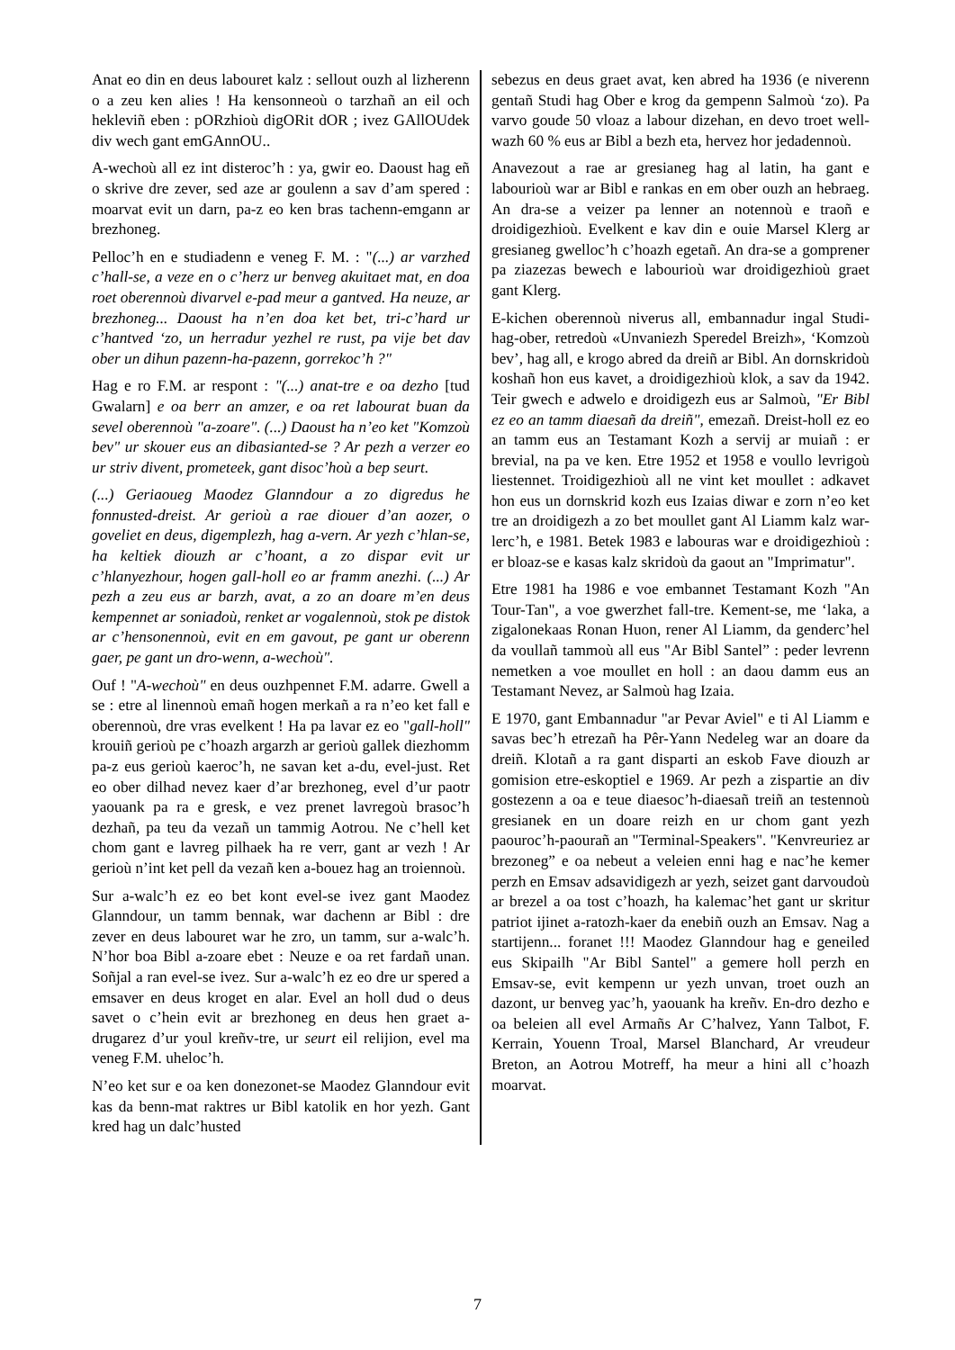Anat eo din en deus labouret kalz : sellout ouzh al lizherenn o a zeu ken alies ! Ha kensonneoù o tarzhañ an eil och hekleviñ eben : pORzhioù digORit dOR ; ivez GAllOUdek div wech gant emGAnnOU..
A-wechoù all ez int disteroc’h : ya, gwir eo. Daoust hag eñ o skrive dre zever, sed aze ar goulenn a sav d’am spered : moarvat evit un darn, pa-z eo ken bras tachenn-emgann ar brezhoneg.
Pelloc’h en e studiadenn e veneg F. M. : "(...) ar varzhed c’hall-se, a veze en o c’herz ur benveg akuitaet mat, en doa roet oberennoù divarvel e-pad meur a gantved. Ha neuze, ar brezhoneg... Daoust ha n’en doa ket bet, tri-c’hard ur c’hantved ‘zo, un herradur yezhel re rust, pa vije bet dav ober un dihun pazenn-ha-pazenn, gorrekoc’h ?"
Hag e ro F.M. ar respont : "(...) anat-tre e oa dezho [tud Gwalarn] e oa berr an amzer, e oa ret labourat buan da sevel oberennoù "a-zoare". (...) Daoust ha n’eo ket "Komzoù bev" ur skouer eus an dibasianted-se ? Ar pezh a verzer eo ur striv divent, prometeek, gant disoc’hoù a bep seurt.
(...) Geriaoueg Maodez Glanndour a zo digredus he fonnusted-dreist. Ar gerioù a rae diouer d’an aozer, o goveliet en deus, digemplezh, hag a-vern. Ar yezh c’hlan-se, ha keltiek diouzh ar c’hoant, a zo dispar evit ur c’hlanyezhour, hogen gall-holl eo ar framm anezhi. (...) Ar pezh a zeu eus ar barzh, avat, a zo an doare m’en deus kempennet ar soniadoù, renket ar vogalennoù, stok pe distok ar c’hensonennoù, evit en em gavout, pe gant ur oberenn gaer, pe gant un dro-wenn, a-wechoù".
Ouf ! "A-wechoù" en deus ouzhpennet F.M. adarre. Gwell a se : etre al linennoù emañ hogen merkañ a ra n’eo ket fall e oberennoù, dre vras evelkent ! Ha pa lavar ez eo "gall-holl" krouiñ gerioù pe c’hoazh argarzh ar gerioù gallek diezhomm pa-z eus gerioù kaeroc’h, ne savan ket a-du, evel-just. Ret eo ober dilhad nevez kaer d’ar brezhoneg, evel d’ur paotr yaouank pa ra e gresk, e vez prenet lavregoù brasoc’h dezhañ, pa teu da vezañ un tammig Aotrou. Ne c’hell ket chom gant e lavreg pilhaek ha re verr, gant ar vezh ! Ar gerioù n’int ket pell da vezañ ken a-bouez hag an troiennoù.
Sur a-walc’h ez eo bet kont evel-se ivez gant Maodez Glanndour, un tamm bennak, war dachenn ar Bibl : dre zever en deus labouret war he zro, un tamm, sur a-walc’h. N’hor boa Bibl a-zoare ebet : Neuze e oa ret fardañ unan. Soñjal a ran evel-se ivez. Sur a-walc’h ez eo dre ur spered a emsaver en deus kroget en alar. Evel an holl dud o deus savet o c’hein evit ar brezhoneg en deus hen graet a-drugarez d’ur youl kreñv-tre, ur seurt eil relijion, evel ma veneg F.M. uheloc’h.
N’eo ket sur e oa ken donezonet-se Maodez Glanndour evit kas da benn-mat raktres ur Bibl katolik en hor yezh. Gant kred hag un dalc’husted
sebezus en deus graet avat, ken abred ha 1936 (e niverenn gentañ Studi hag Ober e krog da gempenn Salmoù ‘zo). Pa varvo goude 50 vloaz a labour dizehan, en devo troet well-wazh 60 % eus ar Bibl a bezh eta, hervez hor jedadennoù.
Anavezout a rae ar gresianeg hag al latin, ha gant e labourioù war ar Bibl e rankas en em ober ouzh an hebraeg. An dra-se a veizer pa lenner an notennoù e traoñ e droidigezhioù. Evelkent e kav din e ouie Marsel Klerg ar gresianeg gwelloc’h c’hoazh egetañ. An dra-se a gomprener pa ziazezas bewech e labourioù war droidigezhioù graet gant Klerg.
E-kichen oberennoù niverus all, embannadur ingal Studi-hag-ober, retredoù «Unvaniezh Speredel Breizh», ‘Komzoù bev’, hag all, e krogo abred da dreiñ ar Bibl. An dornskridoù koshañ hon eus kavet, a droidigezhioù klok, a sav da 1942. Teir gwech e adwelo e droidigezh eus ar Salmoù, "Er Bibl ez eo an tamm diaesañ da dreiñ", emezañ. Dreist-holl ez eo an tamm eus an Testamant Kozh a servij ar muiañ : er brevial, na pa ve ken. Etre 1952 et 1958 e voullo levrigoù liestennet. Troidigezhioù all ne vint ket moullet : adkavet hon eus un dornskrid kozh eus Izaias diwar e zorn n’eo ket tre an droidigezh a zo bet moullet gant Al Liamm kalz war-lerc’h, e 1981. Betek 1983 e labouras war e droidigezhioù : er bloaz-se e kasas kalz skridoù da gaout an "Imprimatur".
Etre 1981 ha 1986 e voe embannet Testamant Kozh "An Tour-Tan", a voe gwerzhet fall-tre. Kement-se, me ‘laka, a zigalonekaas Ronan Huon, rener Al Liamm, da genderc’hel da voullañ tammoù all eus "Ar Bibl Santel” : peder levrenn nemetken a voe moullet en holl : an daou damm eus an Testamant Nevez, ar Salmoù hag Izaia.
E 1970, gant Embannadur "ar Pevar Aviel" e ti Al Liamm e savas bec’h etrezañ ha Pêr-Yann Nedeleg war an doare da dreiñ. Klotañ a ra gant disparti an eskob Fave diouzh ar gomision etre-eskoptiel e 1969. Ar pezh a zispartie an div gostezenn a oa e teue diaesoc’h-diaesañ treiñ an testennoù gresianek en un doare reizh en ur chom gant yezh paouroc’h-paourañ an "Terminal-Speakers". "Kenvreuriez ar brezoneg” e oa nebeut a veleien enni hag e nac’he kemer perzh en Emsav adsavidigezh ar yezh, seizet gant darvoudoù ar brezel a oa tost c’hoazh, ha kalemac’het gant ur skritur patriot ijinet a-ratozh-kaer da enebiñ ouzh an Emsav. Nag a startijenn... foranet !!! Maodez Glanndour hag e geneiled eus Skipailh "Ar Bibl Santel" a gemere holl perzh en Emsav-se, evit kempenn ur yezh unvan, troet ouzh an dazont, ur benveg yac’h, yaouank ha kreñv. En-dro dezho e oa beleien all evel Armañs Ar C’halvez, Yann Talbot, F. Kerrain, Youenn Troal, Marsel Blanchard, Ar vreudeur Breton, an Aotrou Motreff, ha meur a hini all c’hoazh moarvat.
7